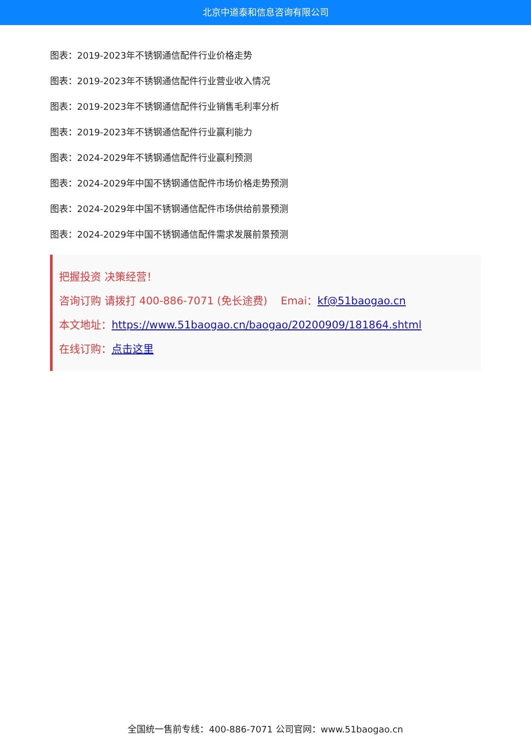北京中道泰和信息咨询有限公司
图表：2019-2023年不锈钢通信配件行业价格走势
图表：2019-2023年不锈钢通信配件行业营业收入情况
图表：2019-2023年不锈钢通信配件行业销售毛利率分析
图表：2019-2023年不锈钢通信配件行业赢利能力
图表：2024-2029年不锈钢通信配件行业赢利预测
图表：2024-2029年中国不锈钢通信配件市场价格走势预测
图表：2024-2029年中国不锈钢通信配件市场供给前景预测
图表：2024-2029年中国不锈钢通信配件需求发展前景预测
把握投资 决策经营！
咨询订购 请拨打 400-886-7071 (免长途费) Emai：kf@51baogao.cn
本文地址：https://www.51baogao.cn/baogao/20200909/181864.shtml
在线订购：点击这里
全国统一售前专线：400-886-7071 公司官网：www.51baogao.cn